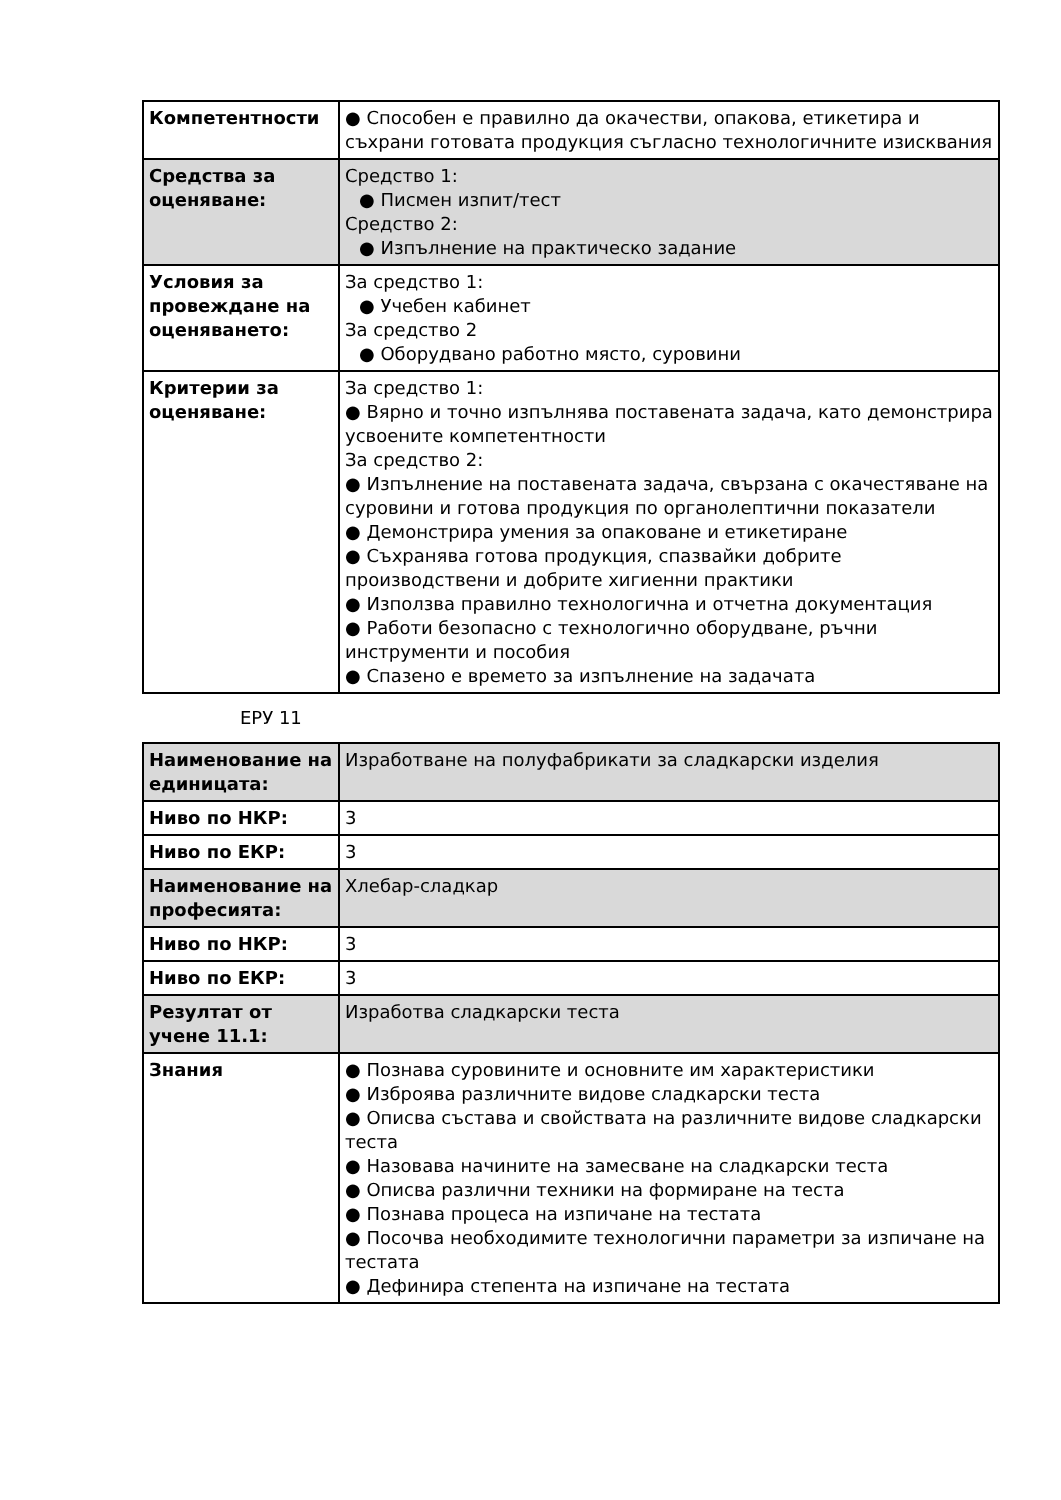| Компетентности | ● Способен е правилно да окачестви, опакова, етикетира и съхрани готовата продукция съгласно технологичните изисквания |
| Средства за оценяване: | Средство 1: ● Писмен изпит/тест Средство 2: ● Изпълнение на практическо задание |
| Условия за провеждане на оценяването: | За средство 1: ● Учебен кабинет За средство 2 ● Оборудвано работно място, суровини |
| Критерии за оценяване: | За средство 1: ● Вярно и точно изпълнява поставената задача, като демонстрира усвоените компетентности За средство 2: ● Изпълнение на поставената задача, свързана с окачестяване на суровини и готова продукция по органолептични показатели ● Демонстрира умения за опаковане и етикетиране ● Съхранява готова продукция, спазвайки добрите производствени и добрите хигиенни практики ● Използва правилно технологична и отчетна документация ● Работи безопасно с технологично оборудване, ръчни инструменти и пособия ● Спазено е времето за изпълнение на задачата |
ЕРУ 11
| Наименование на единицата: | Изработване на полуфабрикати за сладкарски изделия |
| Ниво по НКР: | 3 |
| Ниво по ЕКР: | 3 |
| Наименование на професията: | Хлебар-сладкар |
| Ниво по НКР: | 3 |
| Ниво по ЕКР: | 3 |
| Резултат от учене 11.1: | Изработва сладкарски теста |
| Знания | ● Познава суровините и основните им характеристики ● Изброява различните видове сладкарски теста ● Описва състава и свойствата на различните видове сладкарски теста ● Назовава начините на замесване на сладкарски теста ● Описва различни техники на формиране на теста ● Познава процеса на изпичане на тестата ● Посочва необходимите технологични параметри за изпичане на тестата ● Дефинира степента на изпичане на тестата |